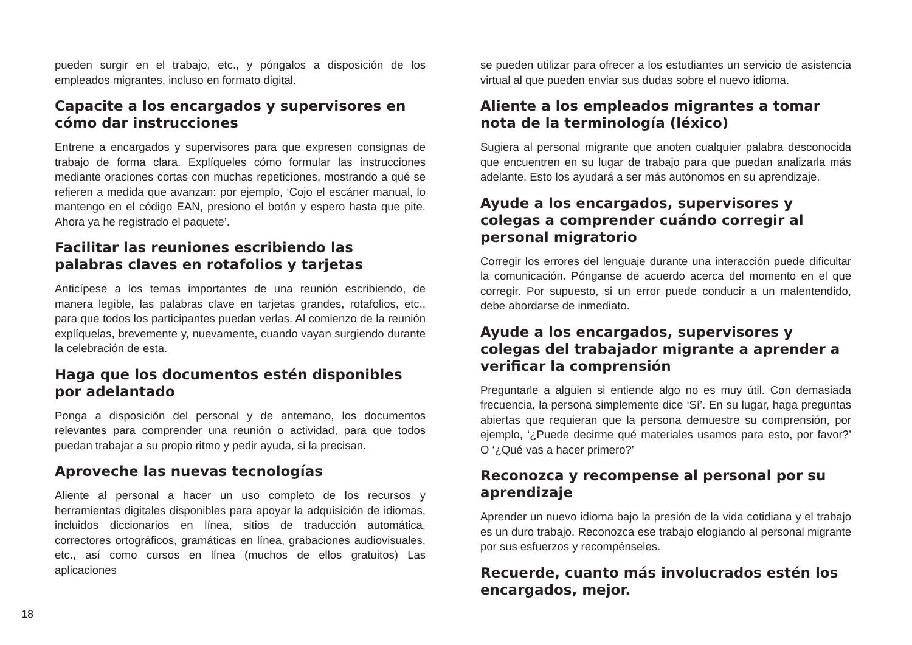pueden surgir en el trabajo, etc., y póngalos a disposición de los empleados migrantes, incluso en formato digital.
Capacite a los encargados y supervisores en cómo dar instrucciones
Entrene a encargados y supervisores para que expresen consignas de trabajo de forma clara. Explíqueles cómo formular las instrucciones mediante oraciones cortas con muchas repeticiones, mostrando a qué se refieren a medida que avanzan: por ejemplo, ‘Cojo el escáner manual, lo mantengo en el código EAN, presiono el botón y espero hasta que pite. Ahora ya he registrado el paquete’.
Facilitar las reuniones escribiendo las palabras claves en rotafolios y tarjetas
Anticípese a los temas importantes de una reunión escribiendo, de manera legible, las palabras clave en tarjetas grandes, rotafolios, etc., para que todos los participantes puedan verlas. Al comienzo de la reunión explíquelas, brevemente y, nuevamente, cuando vayan surgiendo durante la celebración de esta.
Haga que los documentos estén disponibles por adelantado
Ponga a disposición del personal y de antemano, los documentos relevantes para comprender una reunión o actividad, para que todos puedan trabajar a su propio ritmo y pedir ayuda, si la precisan.
Aproveche las nuevas tecnologías
Aliente al personal a hacer un uso completo de los recursos y herramientas digitales disponibles para apoyar la adquisición de idiomas, incluidos diccionarios en línea, sitios de traducción automática, correctores ortográficos, gramáticas en línea, grabaciones audiovisuales, etc., así como cursos en línea (muchos de ellos gratuitos) Las aplicaciones
se pueden utilizar para ofrecer a los estudiantes un servicio de asistencia virtual al que pueden enviar sus dudas sobre el nuevo idioma.
Aliente a los empleados migrantes a tomar nota de la terminología (léxico)
Sugiera al personal migrante que anoten cualquier palabra desconocida que encuentren en su lugar de trabajo para que puedan analizarla más adelante. Esto los ayudará a ser más autónomos en su aprendizaje.
Ayude a los encargados, supervisores y colegas a comprender cuándo corregir al personal migratorio
Corregir los errores del lenguaje durante una interacción puede dificultar la comunicación. Pónganse de acuerdo acerca del momento en el que corregir. Por supuesto, si un error puede conducir a un malentendido, debe abordarse de inmediato.
Ayude a los encargados, supervisores y colegas del trabajador migrante a aprender a verificar la comprensión
Preguntarle a alguien si entiende algo no es muy útil. Con demasiada frecuencia, la persona simplemente dice ‘Sí’. En su lugar, haga preguntas abiertas que requieran que la persona demuestre su comprensión, por ejemplo, ‘¿Puede decirme qué materiales usamos para esto, por favor?’ O ‘¿Qué vas a hacer primero?’
Reconozca y recompense al personal por su aprendizaje
Aprender un nuevo idioma bajo la presión de la vida cotidiana y el trabajo es un duro trabajo. Reconozca ese trabajo elogiando al personal migrante por sus esfuerzos y recompénseles.
Recuerde, cuanto más involucrados estén los encargados, mejor.
18